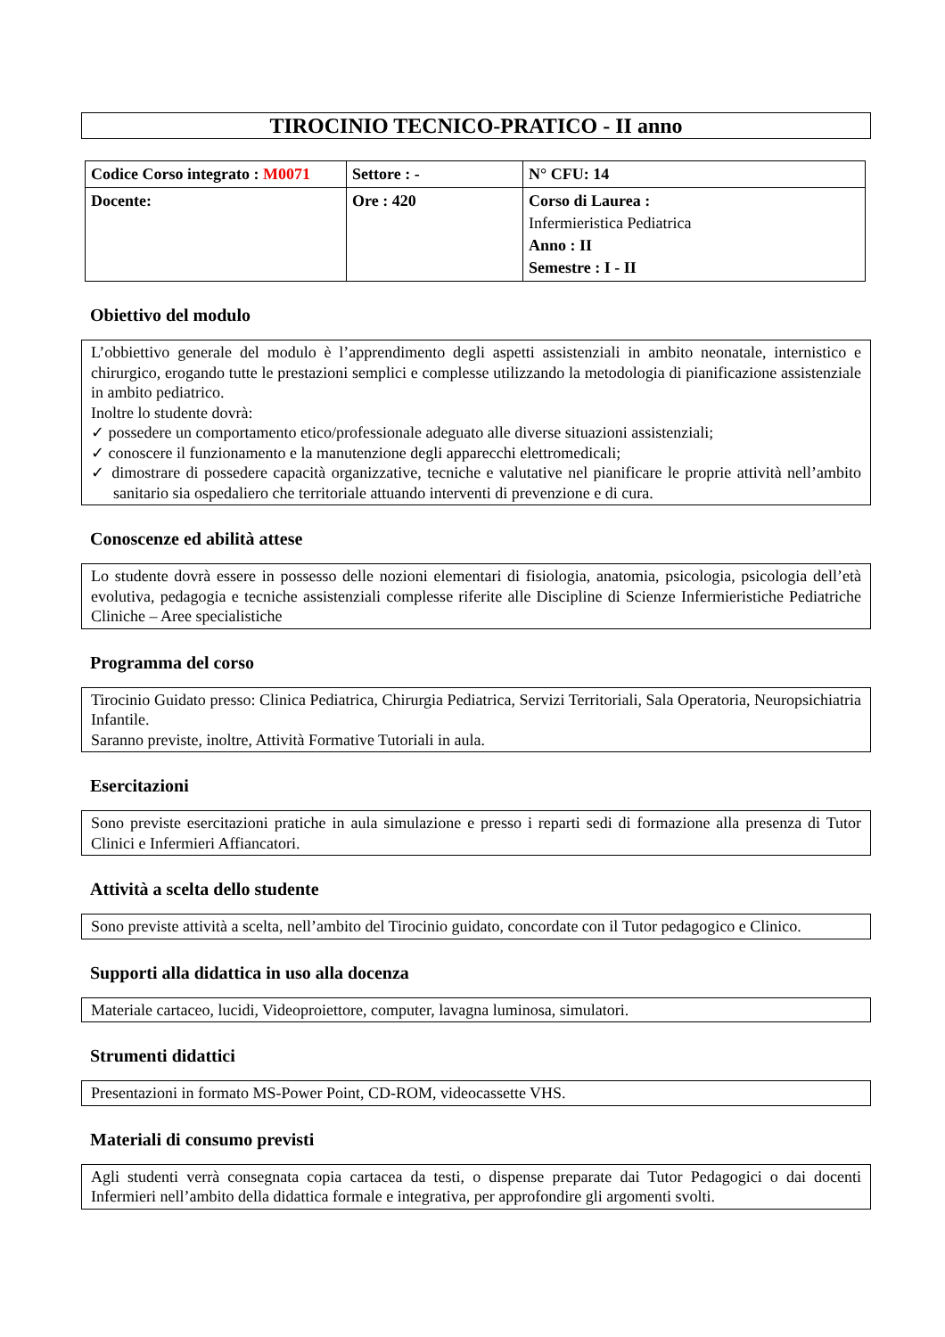TIROCINIO TECNICO-PRATICO - II anno
| Codice Corso integrato : M0071 | Settore : - | N° CFU: 14 |
| Docente: | Ore : 420 | Corso di Laurea : Infermieristica Pediatrica Anno : II Semestre : I - II |
Obiettivo del modulo
L’obbiettivo generale del modulo è l’apprendimento degli aspetti assistenziali in ambito neonatale, internistico e chirurgico, erogando tutte le prestazioni semplici e complesse utilizzando la metodologia di pianificazione assistenziale in ambito pediatrico.
Inoltre lo studente dovrà:
✓ possedere un comportamento etico/professionale adeguato alle diverse situazioni assistenziali;
✓ conoscere il funzionamento e la manutenzione degli apparecchi elettromedicali;
✓ dimostrare di possedere capacità organizzative, tecniche e valutative nel pianificare le proprie attività nell’ambito sanitario sia ospedaliero che territoriale attuando interventi di prevenzione e di cura.
Conoscenze ed abilità attese
Lo studente dovrà essere in possesso delle nozioni elementari di fisiologia, anatomia, psicologia, psicologia dell’età evolutiva, pedagogia e tecniche assistenziali complesse riferite alle Discipline di Scienze Infermieristiche Pediatriche Cliniche – Aree specialistiche
Programma del corso
Tirocinio Guidato presso: Clinica Pediatrica, Chirurgia Pediatrica, Servizi Territoriali, Sala Operatoria, Neuropsichiatria Infantile.
Saranno previste, inoltre, Attività Formative Tutoriali in aula.
Esercitazioni
Sono previste esercitazioni pratiche in aula simulazione e presso i reparti sedi di formazione alla presenza di Tutor Clinici e Infermieri Affiancatori.
Attività a scelta dello studente
Sono previste attività a scelta, nell’ambito del Tirocinio guidato, concordate con il Tutor pedagogico e Clinico.
Supporti alla didattica in uso alla docenza
Materiale cartaceo, lucidi, Videoproiettore, computer, lavagna luminosa, simulatori.
Strumenti didattici
Presentazioni in formato MS-Power Point, CD-ROM, videocassette VHS.
Materiali di consumo previsti
Agli studenti verrà consegnata copia cartacea da testi, o dispense preparate dai Tutor Pedagogici o dai docenti Infermieri nell’ambito della didattica formale e integrativa, per approfondire gli argomenti svolti.